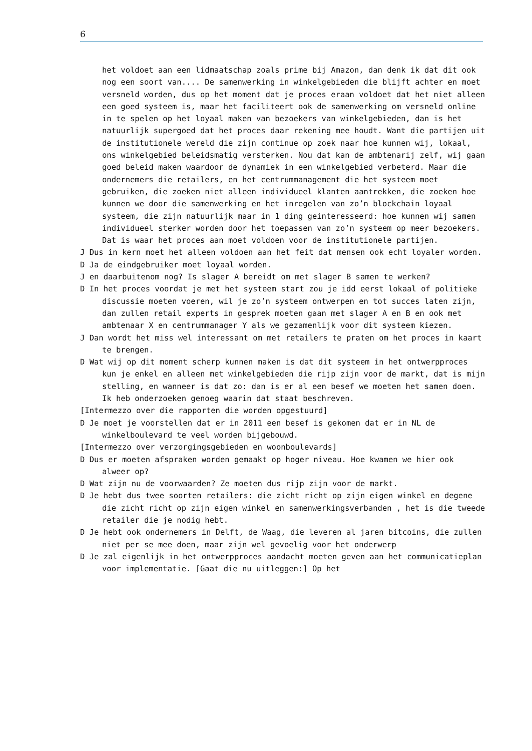6
het voldoet aan een lidmaatschap zoals prime bij Amazon, dan denk ik dat dit ook nog een soort van.... De samenwerking in winkelgebieden die blijft achter en moet versneld worden, dus op het moment dat je proces eraan voldoet dat het niet alleen een goed systeem is, maar het faciliteert ook de samenwerking om versneld online in te spelen op het loyaal maken van bezoekers van winkelgebieden, dan is het natuurlijk supergoed dat het proces daar rekening mee houdt. Want die partijen uit de institutionele wereld die zijn continue op zoek naar hoe kunnen wij, lokaal, ons winkelgebied beleidsmatig versterken. Nou dat kan de ambtenarij zelf, wij gaan goed beleid maken waardoor de dynamiek in een winkelgebied verbeterd. Maar die ondernemers die retailers, en het centrummanagement die het systeem moet gebruiken, die zoeken niet alleen individueel klanten aantrekken, die zoeken hoe kunnen we door die samenwerking en het inregelen van zo’n blockchain loyaal systeem, die zijn natuurlijk maar in 1 ding geinteresseerd: hoe kunnen wij samen individueel sterker worden door het toepassen van zo’n systeem op meer bezoekers. Dat is waar het proces aan moet voldoen voor de institutionele partijen.
J Dus in kern moet het alleen voldoen aan het feit dat mensen ook echt loyaler worden.
D Ja de eindgebruiker moet loyaal worden.
J en daarbuitenom nog? Is slager A bereidt om met slager B samen te werken?
D In het proces voordat je met het systeem start zou je idd eerst lokaal of politieke discussie moeten voeren, wil je zo’n systeem ontwerpen en tot succes laten zijn, dan zullen retail experts in gesprek moeten gaan met slager A en B en ook met ambtenaar X en centrummanager Y als we gezamenlijk voor dit systeem kiezen.
J Dan wordt het miss wel interessant om met retailers te praten om het proces in kaart te brengen.
D Wat wij op dit moment scherp kunnen maken is dat dit systeem in het ontwerpproces kun je enkel en alleen met winkelgebieden die rijp zijn voor de markt, dat is mijn stelling, en wanneer is dat zo: dan is er al een besef we moeten het samen doen. Ik heb onderzoeken genoeg waarin dat staat beschreven.
[Intermezzo over die rapporten die worden opgestuurd]
D Je moet je voorstellen dat er in 2011 een besef is gekomen dat er in NL de winkelboulevard te veel worden bijgebouwd.
[Intermezzo over verzorgingsgebieden en woonboulevards]
D Dus er moeten afspraken worden gemaakt op hoger niveau. Hoe kwamen we hier ook alweer op?
D Wat zijn nu de voorwaarden? Ze moeten dus rijp zijn voor de markt.
D Je hebt dus twee soorten retailers: die zicht richt op zijn eigen winkel en degene die zicht richt op zijn eigen winkel en samenwerkingsverbanden , het is die tweede retailer die je nodig hebt.
D Je hebt ook ondernemers in Delft, de Waag, die leveren al jaren bitcoins, die zullen niet per se mee doen, maar zijn wel gevoelig voor het onderwerp
D Je zal eigenlijk in het ontwerpproces aandacht moeten geven aan het communicatieplan voor implementatie. [Gaat die nu uitleggen:] Op het